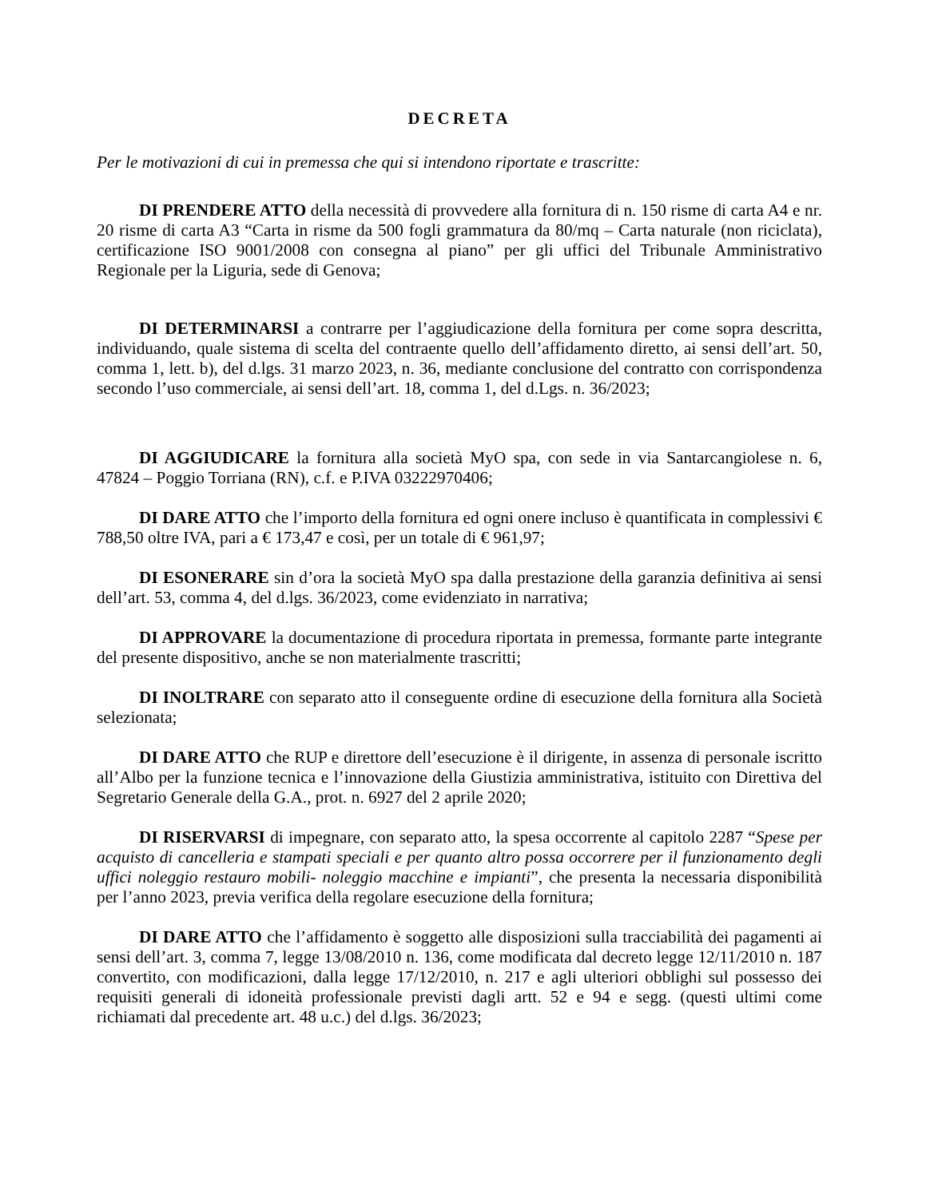DECRETA
Per le motivazioni di cui in premessa che qui si intendono riportate e trascritte:
DI PRENDERE ATTO della necessità di provvedere alla fornitura di n. 150 risme di carta A4 e nr. 20 risme di carta A3 “Carta in risme da 500 fogli grammatura da 80/mq – Carta naturale (non riciclata), certificazione ISO 9001/2008 con consegna al piano” per gli uffici del Tribunale Amministrativo Regionale per la Liguria, sede di Genova;
DI DETERMINARSI a contrarre per l’aggiudicazione della fornitura per come sopra descritta, individuando, quale sistema di scelta del contraente quello dell’affidamento diretto, ai sensi dell’art. 50, comma 1, lett. b), del d.lgs. 31 marzo 2023, n. 36, mediante conclusione del contratto con corrispondenza secondo l’uso commerciale, ai sensi dell’art. 18, comma 1, del d.Lgs. n. 36/2023;
DI AGGIUDICARE la fornitura alla società MyO spa, con sede in via Santarcangiolese n. 6, 47824 – Poggio Torriana (RN), c.f. e P.IVA 03222970406;
DI DARE ATTO che l’importo della fornitura ed ogni onere incluso è quantificata in complessivi € 788,50 oltre IVA, pari a € 173,47 e così, per un totale di € 961,97;
DI ESONERARE sin d’ora la società MyO spa dalla prestazione della garanzia definitiva ai sensi dell’art. 53, comma 4, del d.lgs. 36/2023, come evidenziato in narrativa;
DI APPROVARE la documentazione di procedura riportata in premessa, formante parte integrante del presente dispositivo, anche se non materialmente trascritti;
DI INOLTRARE con separato atto il conseguente ordine di esecuzione della fornitura alla Società selezionata;
DI DARE ATTO che RUP e direttore dell’esecuzione è il dirigente, in assenza di personale iscritto all’Albo per la funzione tecnica e l’innovazione della Giustizia amministrativa, istituito con Direttiva del Segretario Generale della G.A., prot. n. 6927 del 2 aprile 2020;
DI RISERVARSI di impegnare, con separato atto, la spesa occorrente al capitolo 2287 “Spese per acquisto di cancelleria e stampati speciali e per quanto altro possa occorrere per il funzionamento degli uffici noleggio restauro mobili- noleggio macchine e impianti”, che presenta la necessaria disponibilità per l’anno 2023, previa verifica della regolare esecuzione della fornitura;
DI DARE ATTO che l’affidamento è soggetto alle disposizioni sulla tracciabilità dei pagamenti ai sensi dell’art. 3, comma 7, legge 13/08/2010 n. 136, come modificata dal decreto legge 12/11/2010 n. 187 convertito, con modificazioni, dalla legge 17/12/2010, n. 217 e agli ulteriori obblighi sul possesso dei requisiti generali di idoneità professionale previsti dagli artt. 52 e 94 e segg. (questi ultimi come richiamati dal precedente art. 48 u.c.) del d.lgs. 36/2023;